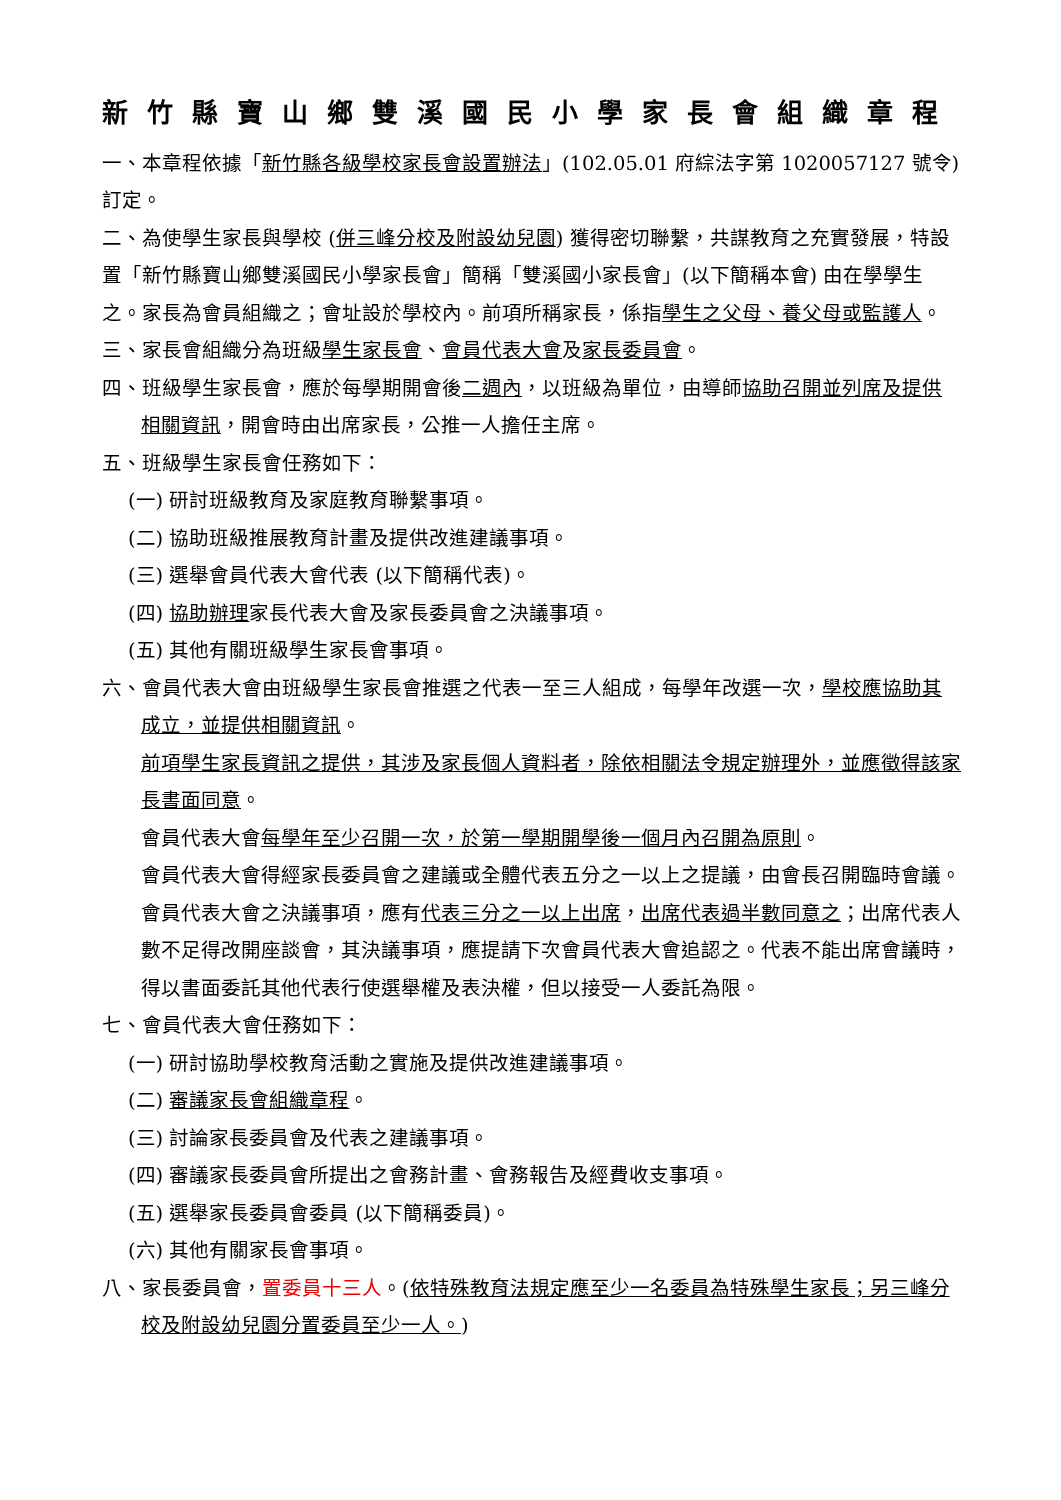新竹縣寶山鄉雙溪國民小學家長會組織章程
一、本章程依據「新竹縣各級學校家長會設置辦法」(102.05.01 府綜法字第 1020057127 號令) 訂定。
二、為使學生家長與學校 (併三峰分校及附設幼兒園) 獲得密切聯繫，共謀教育之充實發展，特設置「新竹縣寶山鄉雙溪國民小學家長會」簡稱「雙溪國小家長會」(以下簡稱本會) 由在學學生之。家長為會員組織之；會址設於學校內。前項所稱家長，係指學生之父母、養父母或監護人。
三、家長會組織分為班級學生家長會、會員代表大會及家長委員會。
四、班級學生家長會，應於每學期開會後二週內，以班級為單位，由導師協助召開並列席及提供相關資訊，開會時由出席家長，公推一人擔任主席。
五、班級學生家長會任務如下：
(一) 研討班級教育及家庭教育聯繫事項。
(二) 協助班級推展教育計畫及提供改進建議事項。
(三) 選舉會員代表大會代表 (以下簡稱代表)。
(四) 協助辦理家長代表大會及家長委員會之決議事項。
(五) 其他有關班級學生家長會事項。
六、會員代表大會由班級學生家長會推選之代表一至三人組成，每學年改選一次，學校應協助其成立，並提供相關資訊。
前項學生家長資訊之提供，其涉及家長個人資料者，除依相關法令規定辦理外，並應徵得該家長書面同意。
會員代表大會每學年至少召開一次，於第一學期開學後一個月內召開為原則。
會員代表大會得經家長委員會之建議或全體代表五分之一以上之提議，由會長召開臨時會議。
會員代表大會之決議事項，應有代表三分之一以上出席，出席代表過半數同意之；出席代表人數不足得改開座談會，其決議事項，應提請下次會員代表大會追認之。代表不能出席會議時，得以書面委託其他代表行使選舉權及表決權，但以接受一人委託為限。
七、會員代表大會任務如下：
(一) 研討協助學校教育活動之實施及提供改進建議事項。
(二) 審議家長會組織章程。
(三) 討論家長委員會及代表之建議事項。
(四) 審議家長委員會所提出之會務計畫、會務報告及經費收支事項。
(五) 選舉家長委員會委員 (以下簡稱委員)。
(六) 其他有關家長會事項。
八、家長委員會，置委員十三人。(依特殊教育法規定應至少一名委員為特殊學生家長；另三峰分校及附設幼兒園分置委員至少一人。)